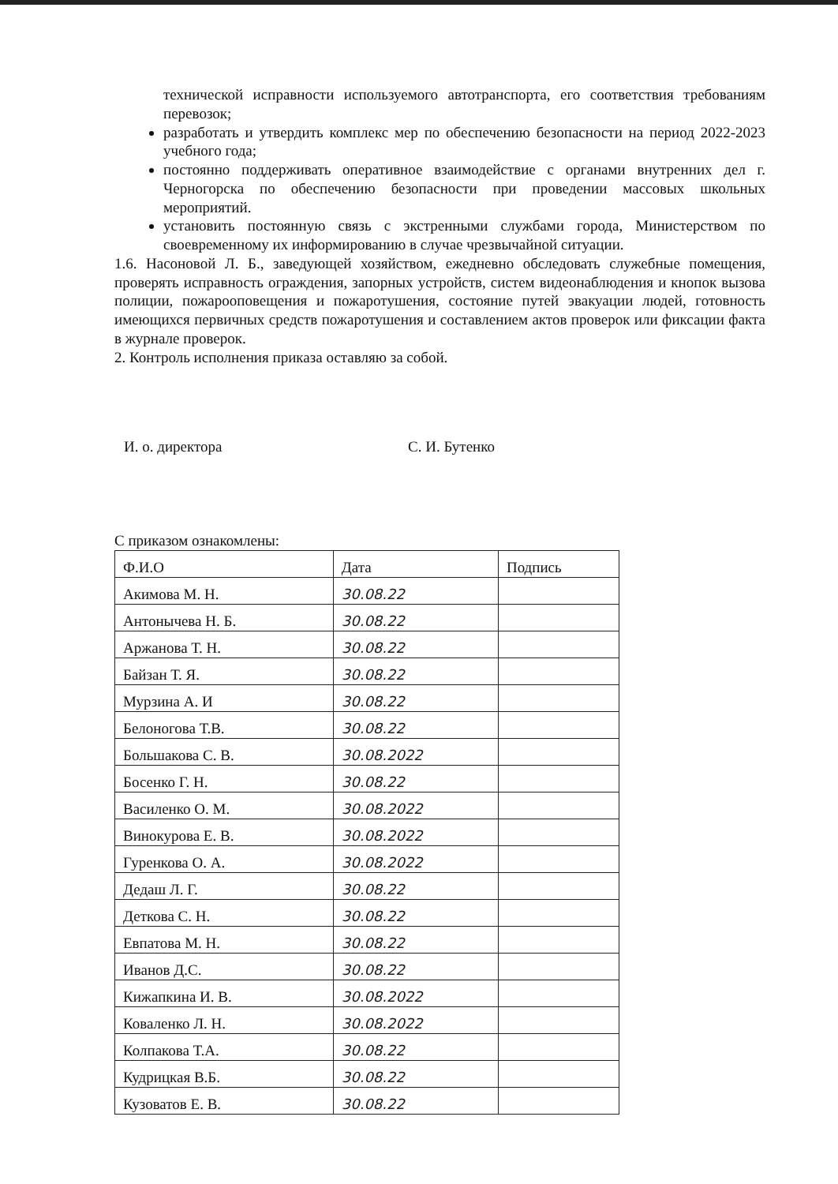технической исправности используемого автотранспорта, его соответствия требованиям перевозок;
разработать и утвердить комплекс мер по обеспечению безопасности на период 2022-2023 учебного года;
постоянно поддерживать оперативное взаимодействие с органами внутренних дел г. Черногорска по обеспечению безопасности при проведении массовых школьных мероприятий.
установить постоянную связь с экстренными службами города, Министерством по своевременному их информированию в случае чрезвычайной ситуации.
1.6. Насоновой Л. Б., заведующей хозяйством, ежедневно обследовать служебные помещения, проверять исправность ограждения, запорных устройств, систем видеонаблюдения и кнопок вызова полиции, пожарооповещения и пожаротушения, состояние путей эвакуации людей, готовность имеющихся первичных средств пожаротушения и составлением актов проверок или фиксации факта в журнале проверок.
2. Контроль исполнения приказа оставляю за собой.
И. о. директора С. И. Бутенко
С приказом ознакомлены:
| Ф.И.О | Дата | Подпись |
| --- | --- | --- |
| Акимова М. Н. | 30.08.22 | |
| Антонычева Н. Б. | 30.08.22 | |
| Аржанова Т. Н. | 30.08.22 | |
| Байзан Т. Я. | 30.08.22 | |
| Мурзина А. И | 30.08.22 | |
| Белоногова Т.В. | 30.08.22 | |
| Большакова С. В. | 30.08.2022 | |
| Босенко Г. Н. | 30.08.22 | |
| Василенко О. М. | 30.08.2022 | |
| Винокурова Е. В. | 30.08.2022 | |
| Гуренкова О. А. | 30.08.2022 | |
| Дедаш Л. Г. | 30.08.22 | |
| Деткова С. Н. | 30.08.22 | |
| Евпатова М. Н. | 30.08.22 | |
| Иванов Д.С. | 30.08.22 | |
| Кижапкина И. В. | 30.08.2022 | |
| Коваленко Л. Н. | 30.08.2022 | |
| Колпакова Т.А. | 30.08.22 | |
| Кудрицкая В.Б. | 30.08.22 | |
| Кузоватов Е. В. | 30.08.22 | |